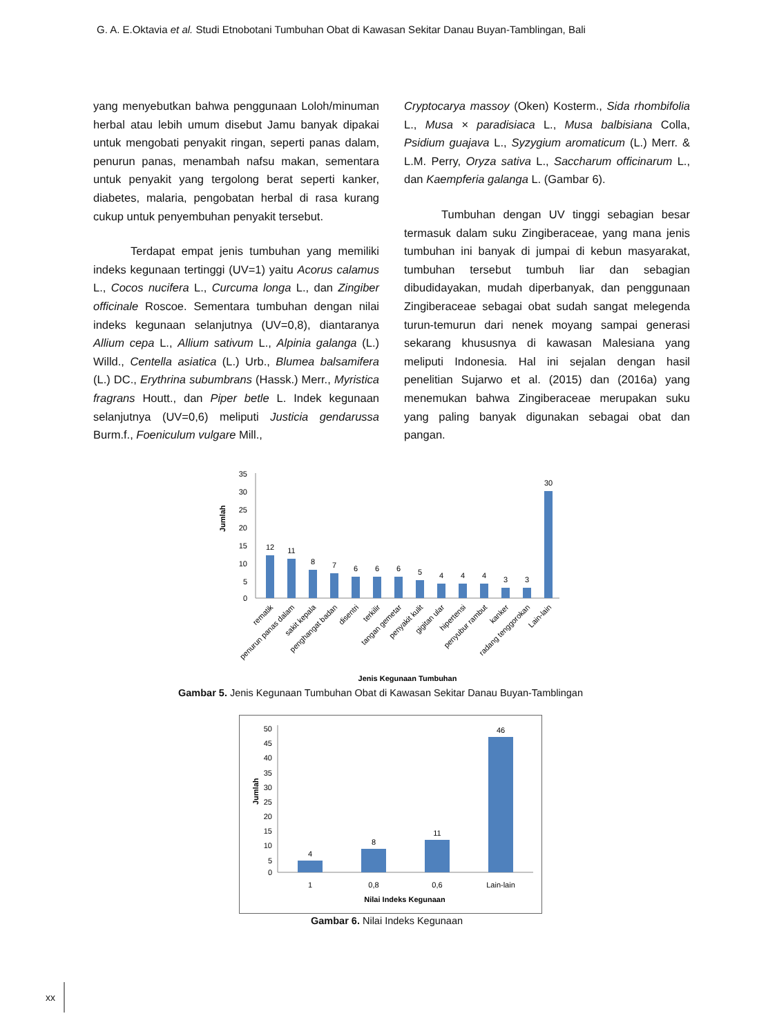G. A. E.Oktavia et al. Studi Etnobotani Tumbuhan Obat di Kawasan Sekitar Danau Buyan-Tamblingan, Bali
yang menyebutkan bahwa penggunaan Loloh/minuman herbal atau lebih umum disebut Jamu banyak dipakai untuk mengobati penyakit ringan, seperti panas dalam, penurun panas, menambah nafsu makan, sementara untuk penyakit yang tergolong berat seperti kanker, diabetes, malaria, pengobatan herbal di rasa kurang cukup untuk penyembuhan penyakit tersebut.
Terdapat empat jenis tumbuhan yang memiliki indeks kegunaan tertinggi (UV=1) yaitu Acorus calamus L., Cocos nucifera L., Curcuma longa L., dan Zingiber officinale Roscoe. Sementara tumbuhan dengan nilai indeks kegunaan selanjutnya (UV=0,8), diantaranya Allium cepa L., Allium sativum L., Alpinia galanga (L.) Willd., Centella asiatica (L.) Urb., Blumea balsamifera (L.) DC., Erythrina subumbrans (Hassk.) Merr., Myristica fragrans Houtt., dan Piper betle L. Indek kegunaan selanjutnya (UV=0,6) meliputi Justicia gendarussa Burm.f., Foeniculum vulgare Mill.,
Cryptocarya massoy (Oken) Kosterm., Sida rhombifolia L., Musa × paradisiaca L., Musa balbisiana Colla, Psidium guajava L., Syzygium aromaticum (L.) Merr. & L.M. Perry, Oryza sativa L., Saccharum officinarum L., dan Kaempferia galanga L. (Gambar 6).
Tumbuhan dengan UV tinggi sebagian besar termasuk dalam suku Zingiberaceae, yang mana jenis tumbuhan ini banyak di jumpai di kebun masyarakat, tumbuhan tersebut tumbuh liar dan sebagian dibudidayakan, mudah diperbanyak, dan penggunaan Zingiberaceae sebagai obat sudah sangat melegenda turun-temurun dari nenek moyang sampai generasi sekarang khususnya di kawasan Malesiana yang meliputi Indonesia. Hal ini sejalan dengan hasil penelitian Sujarwo et al. (2015) dan (2016a) yang menemukan bahwa Zingiberaceae merupakan suku yang paling banyak digunakan sebagai obat dan pangan.
Jumlah
35
30
25
20
15
10
5
0
12
11
8
7
6
6
6
5
4
4
4
3
3
30
rematik
penurun panas dalam
sakit kepala
penghangat badan
disentri
terkilir
tangan gemetar
penyakit kulit
gigitan ular
hipertensi
penyubur rambut
kanker
radang tenggorokan
Lain-lain
Jenis Kegunaan Tumbuhan
Gambar 5. Jenis Kegunaan Tumbuhan Obat di Kawasan Sekitar Danau Buyan-Tamblingan
Jumlah
50
45
40
35
30
25
20
15
10
5
0
4
8
11
46
1
0,8
0,6
Lain-lain
Nilai Indeks Kegunaan
Gambar 6. Nilai Indeks Kegunaan
xx